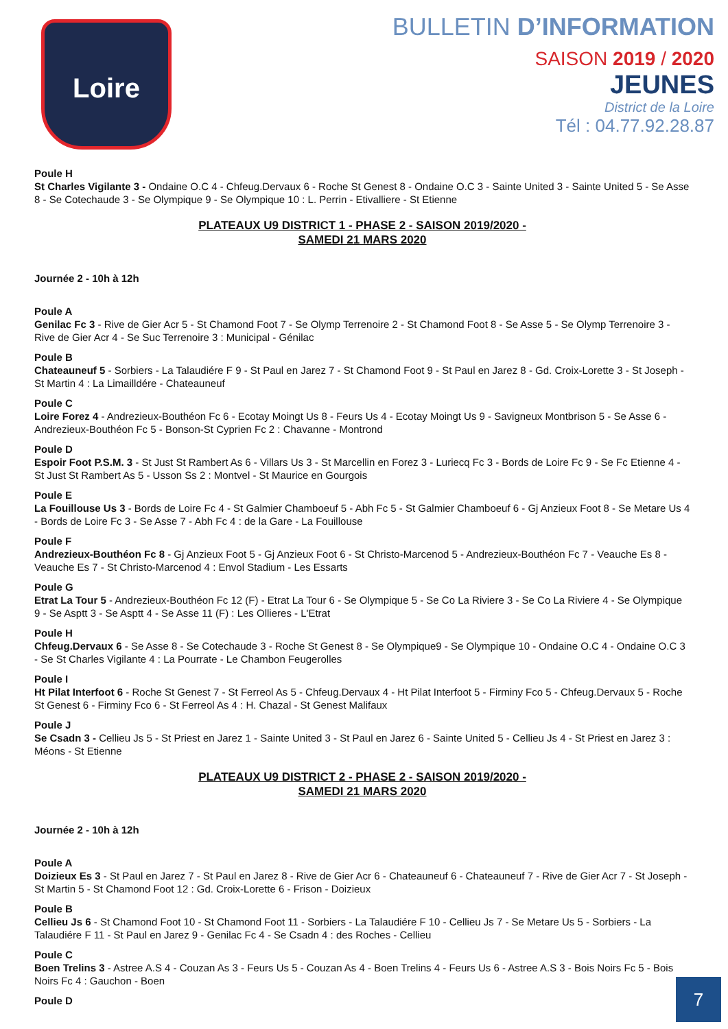Loire
BULLETIN D’INFORMATION
SAISON 2019 / 2020
JEUNES
District de la Loire
Tél : 04.77.92.28.87
Poule H
St Charles Vigilante 3 - Ondaine O.C 4 - Chfeug.Dervaux 6 - Roche St Genest 8 - Ondaine O.C 3 - Sainte United 3 - Sainte United 5 - Se Asse 8 - Se Cotechaude 3 - Se Olympique 9 - Se Olympique 10 : L. Perrin - Etivalliere - St Etienne
PLATEAUX U9 DISTRICT 1 - PHASE 2 - SAISON 2019/2020 -
SAMEDI 21 MARS 2020
Journée 2 - 10h à 12h
Poule A
Genilac Fc 3 - Rive de Gier Acr 5 - St Chamond Foot 7 - Se Olymp Terrenoire 2 - St Chamond Foot 8 - Se Asse 5 - Se Olymp Terrenoire 3 - Rive de Gier Acr 4 - Se Suc Terrenoire 3 : Municipal - Génilac
Poule B
Chateauneuf 5 - Sorbiers - La Talaudiére F 9 - St Paul en Jarez 7 - St Chamond Foot 9 - St Paul en Jarez 8 - Gd. Croix-Lorette 3 - St Joseph - St Martin 4 : La Limailldére - Chateauneuf
Poule C
Loire Forez 4 - Andrezieux-Bouthéon Fc 6 - Ecotay Moingt Us 8 - Feurs Us 4 - Ecotay Moingt Us 9 - Savigneux Montbrison 5 - Se Asse 6 - Andrezieux-Bouthéon Fc 5 - Bonson-St Cyprien Fc 2 : Chavanne - Montrond
Poule D
Espoir Foot P.S.M. 3 - St Just St Rambert As 6 - Villars Us 3 - St Marcellin en Forez 3 - Luriecq Fc 3 - Bords de Loire Fc 9 - Se Fc Etienne 4 - St Just St Rambert As 5 - Usson Ss 2 : Montvel - St Maurice en Gourgois
Poule E
La Fouillouse Us 3 - Bords de Loire Fc 4 - St Galmier Chamboeuf 5 - Abh Fc 5 - St Galmier Chamboeuf 6 - Gj Anzieux Foot 8 - Se Metare Us 4 - Bords de Loire Fc 3 - Se Asse 7 - Abh Fc 4 : de la Gare - La Fouillouse
Poule F
Andrezieux-Bouthéon Fc 8 - Gj Anzieux Foot 5 - Gj Anzieux Foot 6 - St Christo-Marcenod 5 - Andrezieux-Bouthéon Fc 7 - Veauche Es 8 - Veauche Es 7 - St Christo-Marcenod 4 : Envol Stadium - Les Essarts
Poule G
Etrat La Tour 5 - Andrezieux-Bouthéon Fc 12 (F) - Etrat La Tour 6 - Se Olympique 5 - Se Co La Riviere 3 - Se Co La Riviere 4 - Se Olympique 9 - Se Asptt 3 - Se Asptt 4 - Se Asse 11 (F) : Les Ollieres - L'Etrat
Poule H
Chfeug.Dervaux 6 - Se Asse 8 - Se Cotechaude 3 - Roche St Genest 8 - Se Olympique9 - Se Olympique 10 - Ondaine O.C 4 - Ondaine O.C 3 - Se St Charles Vigilante 4 : La Pourrate - Le Chambon Feugerolles
Poule I
Ht Pilat Interfoot 6 - Roche St Genest 7 - St Ferreol As 5 - Chfeug.Dervaux 4 - Ht Pilat Interfoot 5 - Firminy Fco 5 - Chfeug.Dervaux 5 - Roche St Genest 6 - Firminy Fco 6 - St Ferreol As 4 : H. Chazal - St Genest Malifaux
Poule J
Se Csadn 3 - Cellieu Js 5 - St Priest en Jarez 1 - Sainte United 3 - St Paul en Jarez 6 - Sainte United 5 - Cellieu Js 4 - St Priest en Jarez 3 : Méons - St Etienne
PLATEAUX U9 DISTRICT 2 - PHASE 2 - SAISON 2019/2020 -
SAMEDI 21 MARS 2020
Journée 2 - 10h à 12h
Poule A
Doizieux Es 3 - St Paul en Jarez 7 - St Paul en Jarez 8 - Rive de Gier Acr 6 - Chateauneuf 6 - Chateauneuf 7 - Rive de Gier Acr 7 - St Joseph - St Martin 5 - St Chamond Foot 12 : Gd. Croix-Lorette 6 - Frison - Doizieux
Poule B
Cellieu Js 6 - St Chamond Foot 10 - St Chamond Foot 11 - Sorbiers - La Talaudiére F 10 - Cellieu Js 7 - Se Metare Us 5 - Sorbiers - La Talaudiére F 11 - St Paul en Jarez 9 - Genilac Fc 4 - Se Csadn 4 : des Roches - Cellieu
Poule C
Boen Trelins 3 - Astree A.S 4 - Couzan As 3 - Feurs Us 5 - Couzan As 4 - Boen Trelins 4 - Feurs Us 6 - Astree A.S 3 - Bois Noirs Fc 5 - Bois Noirs Fc 4 : Gauchon - Boen
Poule D
7